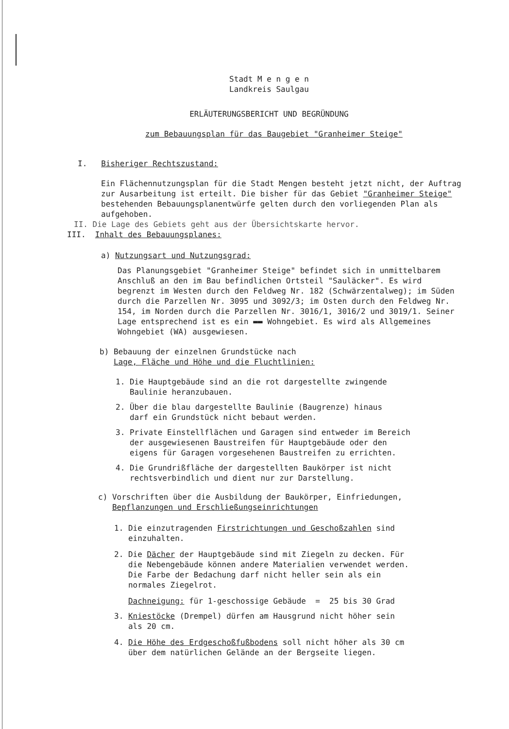Stadt M e n g e n
Landkreis Saulgau
ERLÄUTERUNGSBERICHT UND BEGRÜNDUNG
zum Bebauungsplan für das Baugebiet "Granheimer Steige"
I. Bisheriger Rechtszustand:
Ein Flächennutzungsplan für die Stadt Mengen besteht jetzt nicht, der Auftrag zur Ausarbeitung ist erteilt. Die bisher für das Gebiet "Granheimer Steige" bestehenden Bebauungsplanentwürfe gelten durch den vorliegenden Plan als aufgehoben.
II. Die Lage des Gebiets geht aus der Übersichtskarte hervor.
III. Inhalt des Bebauungsplanes:
a) Nutzungsart und Nutzungsgrad:
Das Planungsgebiet "Granheimer Steige" befindet sich in unmittelbarem Anschluß an den im Bau befindlichen Ortsteil "Sauläcker". Es wird begrenzt im Westen durch den Feldweg Nr. 182 (Schwärzentalweg); im Süden durch die Parzellen Nr. 3095 und 3092/3; im Osten durch den Feldweg Nr. 154, im Norden durch die Parzellen Nr. 3016/1, 3016/2 und 3019/1. Seiner Lage entsprechend ist es ein ▬▬ Wohngebiet. Es wird als Allgemeines Wohngebiet (WA) ausgewiesen.
b) Bebauung der einzelnen Grundstücke nach
Lage, Fläche und Höhe und die Fluchtlinien:
1. Die Hauptgebäude sind an die rot dargestellte zwingende
Baulinie heranzubauen.
2. Über die blau dargestellte Baulinie (Baugrenze) hinaus
darf ein Grundstück nicht bebaut werden.
3. Private Einstellflächen und Garagen sind entweder im Bereich
der ausgewiesenen Baustreifen für Hauptgebäude oder den
eigens für Garagen vorgesehenen Baustreifen zu errichten.
4. Die Grundrißfläche der dargestellten Baukörper ist nicht
rechtsverbindlich und dient nur zur Darstellung.
c) Vorschriften über die Ausbildung der Baukörper, Einfriedungen,
Bepflanzungen und Erschließungseinrichtungen
1. Die einzutragenden Firstrichtungen und Geschoßzahlen sind
einzuhalten.
2. Die Dächer der Hauptgebäude sind mit Ziegeln zu decken. Für
die Nebengebäude können andere Materialien verwendet werden.
Die Farbe der Bedachung darf nicht heller sein als ein
normales Ziegelrot.
Dachneigung: für 1-geschossige Gebäude = 25 bis 30 Grad
3. Kniestöcke (Drempel) dürfen am Hausgrund nicht höher sein
als 20 cm.
4. Die Höhe des Erdgeschoßfußbodens soll nicht höher als 30 cm
über dem natürlichen Gelände an der Bergseite liegen.